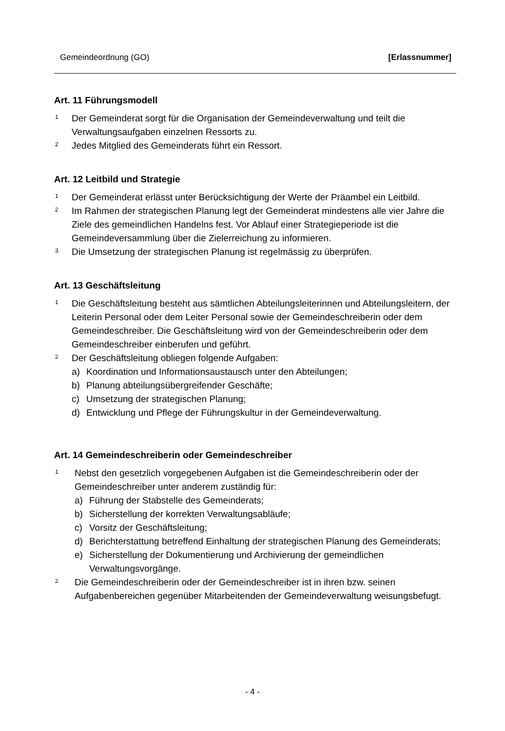Gemeindeordnung (GO) [Erlassnummer]
Art. 11 Führungsmodell
1
Der Gemeinderat sorgt für die Organisation der Gemeindeverwaltung und teilt die Verwaltungsaufgaben einzelnen Ressorts zu.
2
Jedes Mitglied des Gemeinderats führt ein Ressort.
Art. 12 Leitbild und Strategie
1
Der Gemeinderat erlässt unter Berücksichtigung der Werte der Präambel ein Leitbild.
2
Im Rahmen der strategischen Planung legt der Gemeinderat mindestens alle vier Jahre die Ziele des gemeindlichen Handelns fest. Vor Ablauf einer Strategieperiode ist die Gemeindeversammlung über die Zielerreichung zu informieren.
3
Die Umsetzung der strategischen Planung ist regelmässig zu überprüfen.
Art. 13 Geschäftsleitung
1
Die Geschäftsleitung besteht aus sämtlichen Abteilungsleiterinnen und Abteilungsleitern, der Leiterin Personal oder dem Leiter Personal sowie der Gemeindeschreiberin oder dem Gemeindeschreiber. Die Geschäftsleitung wird von der Gemeindeschreiberin oder dem Gemeindeschreiber einberufen und geführt.
2
Der Geschäftsleitung obliegen folgende Aufgaben:
a) Koordination und Informationsaustausch unter den Abteilungen;
b) Planung abteilungsübergreifender Geschäfte;
c) Umsetzung der strategischen Planung;
d) Entwicklung und Pflege der Führungskultur in der Gemeindeverwaltung.
Art. 14 Gemeindeschreiberin oder Gemeindeschreiber
1
Nebst den gesetzlich vorgegebenen Aufgaben ist die Gemeindeschreiberin oder der Gemeindeschreiber unter anderem zuständig für:
a) Führung der Stabstelle des Gemeinderats;
b) Sicherstellung der korrekten Verwaltungsabläufe;
c) Vorsitz der Geschäftsleitung;
d) Berichterstattung betreffend Einhaltung der strategischen Planung des Gemeinderats;
e) Sicherstellung der Dokumentierung und Archivierung der gemeindlichen Verwaltungsvorgänge.
2
Die Gemeindeschreiberin oder der Gemeindeschreiber ist in ihren bzw. seinen Aufgabenbereichen gegenüber Mitarbeitenden der Gemeindeverwaltung weisungsbefugt.
- 4 -